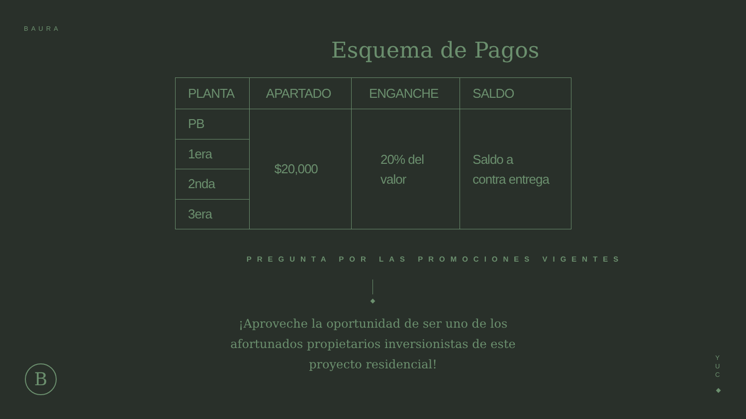BAURA
Esquema de Pagos
| PLANTA | APARTADO | ENGANCHE | SALDO |
| --- | --- | --- | --- |
| PB | $20,000 | 20% del valor | Saldo a contra entrega |
| 1era | | | |
| 2nda | | | |
| 3era | | | |
PREGUNTA POR LAS PROMOCIONES VIGENTES
¡Aproveche la oportunidad de ser uno de los afortunados propietarios inversionistas de este proyecto residencial!
B
Y
U
C